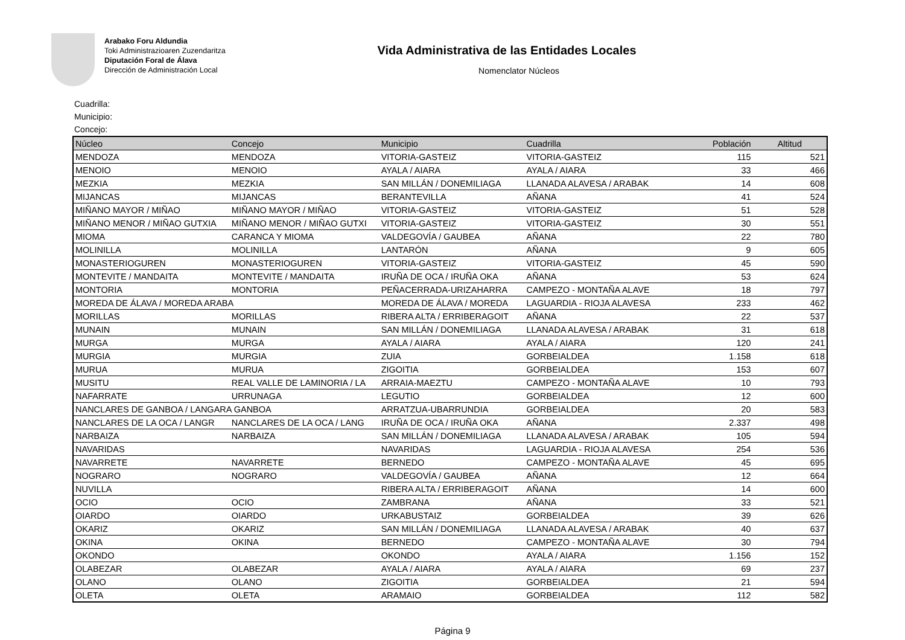Arabako Foru Aldundia
Toki Administrazioaren Zuzendaritza
Diputación Foral de Álava
Dirección de Administración Local
Vida Administrativa de las Entidades Locales
Nomenclator Núcleos
Cuadrilla:
Municipio:
Concejo:
| Núcleo | Concejo | Municipio | Cuadrilla | Población | Altitud |
| --- | --- | --- | --- | --- | --- |
| MENDOZA | MENDOZA | VITORIA-GASTEIZ | VITORIA-GASTEIZ | 115 | 521 |
| MENOIO | MENOIO | AYALA / AIARA | AYALA / AIARA | 33 | 466 |
| MEZKIA | MEZKIA | SAN MILLÁN / DONEMILIAGA | LLANADA ALAVESA / ARABAK | 14 | 608 |
| MIJANCAS | MIJANCAS | BERANTEVILLA | AÑANA | 41 | 524 |
| MIÑANO MAYOR / MIÑAO | MIÑANO MAYOR / MIÑAO | VITORIA-GASTEIZ | VITORIA-GASTEIZ | 51 | 528 |
| MIÑANO MENOR / MIÑAO GUTXIA | MIÑANO MENOR / MIÑAO GUTXI | VITORIA-GASTEIZ | VITORIA-GASTEIZ | 30 | 551 |
| MIOMA | CARANCA Y MIOMA | VALDEGOVÍA / GAUBEA | AÑANA | 22 | 780 |
| MOLINILLA | MOLINILLA | LANTARÓN | AÑANA | 9 | 605 |
| MONASTERIOGUREN | MONASTERIOGUREN | VITORIA-GASTEIZ | VITORIA-GASTEIZ | 45 | 590 |
| MONTEVITE / MANDAITA | MONTEVITE / MANDAITA | IRUÑA DE OCA / IRUÑA OKA | AÑANA | 53 | 624 |
| MONTORIA | MONTORIA | PEÑACERRADA-URIZAHARRA | CAMPEZO - MONTAÑA ALAVE | 18 | 797 |
| MOREDA DE ÁLAVA / MOREDA ARABA | | MOREDA DE ÁLAVA / MOREDA | LAGUARDIA - RIOJA ALAVESA | 233 | 462 |
| MORILLAS | MORILLAS | RIBERA ALTA / ERRIBERAGOIT | AÑANA | 22 | 537 |
| MUNAIN | MUNAIN | SAN MILLÁN / DONEMILIAGA | LLANADA ALAVESA / ARABAK | 31 | 618 |
| MURGA | MURGA | AYALA / AIARA | AYALA / AIARA | 120 | 241 |
| MURGIA | MURGIA | ZUIA | GORBEIALDEA | 1.158 | 618 |
| MURUA | MURUA | ZIGOITIA | GORBEIALDEA | 153 | 607 |
| MUSITU | REAL VALLE DE LAMINORIA / LA | ARRAIA-MAEZTU | CAMPEZO - MONTAÑA ALAVE | 10 | 793 |
| NAFARRATE | URRUNAGA | LEGUTIO | GORBEIALDEA | 12 | 600 |
| NANCLARES DE GANBOA / LANGARA GANBOA | | ARRATZUA-UBARRUNDIA | GORBEIALDEA | 20 | 583 |
| NANCLARES DE LA OCA / LANGR | NANCLARES DE LA OCA / LANG | IRUÑA DE OCA / IRUÑA OKA | AÑANA | 2.337 | 498 |
| NARBAIZA | NARBAIZA | SAN MILLÁN / DONEMILIAGA | LLANADA ALAVESA / ARABAK | 105 | 594 |
| NAVARIDAS | | NAVARIDAS | LAGUARDIA - RIOJA ALAVESA | 254 | 536 |
| NAVARRETE | NAVARRETE | BERNEDO | CAMPEZO - MONTAÑA ALAVE | 45 | 695 |
| NOGRARO | NOGRARO | VALDEGOVÍA / GAUBEA | AÑANA | 12 | 664 |
| NUVILLA | | RIBERA ALTA / ERRIBERAGOIT | AÑANA | 14 | 600 |
| OCIO | OCIO | ZAMBRANA | AÑANA | 33 | 521 |
| OIARDO | OIARDO | URKABUSTAIZ | GORBEIALDEA | 39 | 626 |
| OKARIZ | OKARIZ | SAN MILLÁN / DONEMILIAGA | LLANADA ALAVESA / ARABAK | 40 | 637 |
| OKINA | OKINA | BERNEDO | CAMPEZO - MONTAÑA ALAVE | 30 | 794 |
| OKONDO | | OKONDO | AYALA / AIARA | 1.156 | 152 |
| OLABEZAR | OLABEZAR | AYALA / AIARA | AYALA / AIARA | 69 | 237 |
| OLANO | OLANO | ZIGOITIA | GORBEIALDEA | 21 | 594 |
| OLETA | OLETA | ARAMAIO | GORBEIALDEA | 112 | 582 |
Página 9